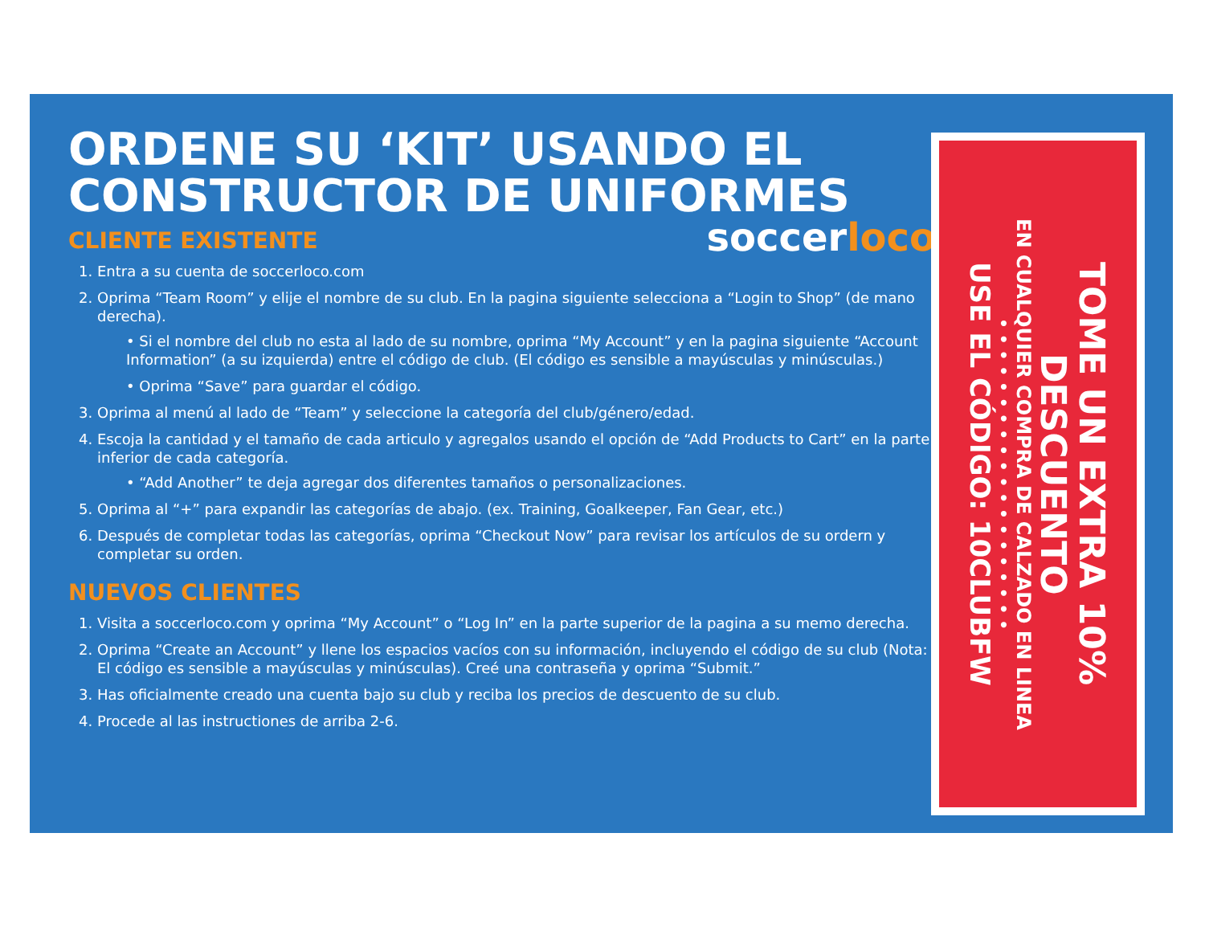ORDENE SU ‘KIT’ USANDO EL
CONSTRUCTOR DE UNIFORMES
soccerloco
CLIENTE EXISTENTE
1. Entra a su cuenta de soccerloco.com
2. Oprima “Team Room” y elije el nombre de su club. En la pagina siguiente selecciona a “Login to Shop” (de mano derecha).
• Si el nombre del club no esta al lado de su nombre, oprima “My Account” y en la pagina siguiente “Account Information” (a su izquierda) entre el código de club. (El código es sensible a mayúsculas y minúsculas.)
• Oprima “Save” para guardar el código.
3. Oprima al menú al lado de “Team” y seleccione la categoría del club/género/edad.
4. Escoja la cantidad y el tamaño de cada articulo y agregalos usando el opción de “Add Products to Cart” en la parte inferior de cada categoría.
• “Add Another” te deja agregar dos diferentes tamaños o personalizaciones.
5. Oprima al “+” para expandir las categorías de abajo. (ex. Training, Goalkeeper, Fan Gear, etc.)
6. Después de completar todas las categorías, oprima “Checkout Now” para revisar los artículos de su ordern y completar su orden.
NUEVOS CLIENTES
1. Visita a soccerloco.com y oprima “My Account” o “Log In” en la parte superior de la pagina a su memo derecha.
2. Oprima “Create an Account” y llene los espacios vacíos con su información, incluyendo el código de su club (Nota: El código es sensible a mayúsculas y minúsculas). Creé una contraseña y oprima “Submit.”
3. Has oficialmente creado una cuenta bajo su club y reciba los precios de descuento de su club.
4. Procede al las instructiones de arriba 2-6.
TOME UN EXTRA 10% DESCUENTO
EN CUALQUIER COMPRA DE CALZADO EN LINEA
• • • • • • • • • • • • • • • • • • • •
USE EL CÓDIGO: 10CLUBFW